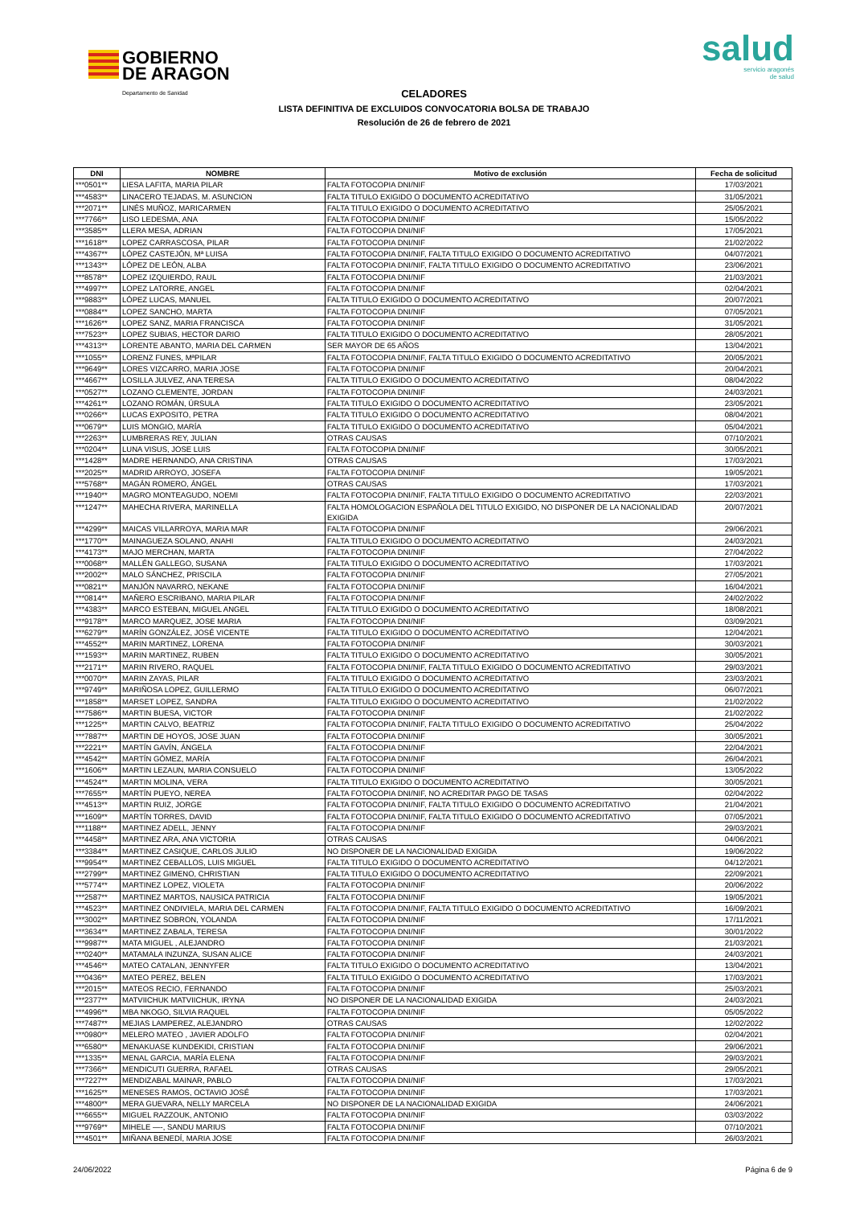GOBIERNO
DE ARAGON Departamento de Sanidad
salud
servicio aragonés
de salud
CELADORES
LISTA DEFINITIVA DE EXCLUIDOS CONVOCATORIA BOLSA DE TRABAJO
Resolución de 26 de febrero de 2021
| DNI | NOMBRE | Motivo de exclusión | Fecha de solicitud |
| --- | --- | --- | --- |
| ***0501** | LIESA LAFITA, MARIA PILAR | FALTA FOTOCOPIA DNI/NIF | 17/03/2021 |
| ***4583** | LINACERO TEJADAS, M. ASUNCION | FALTA TITULO EXIGIDO O DOCUMENTO ACREDITATIVO | 31/05/2021 |
| ***2071** | LINÉS MUÑOZ, MARICARMEN | FALTA TITULO EXIGIDO O DOCUMENTO ACREDITATIVO | 25/05/2021 |
| ***7766** | LISO LEDESMA, ANA | FALTA FOTOCOPIA DNI/NIF | 15/05/2022 |
| ***3585** | LLERA MESA, ADRIAN | FALTA FOTOCOPIA DNI/NIF | 17/05/2021 |
| ***1618** | LOPEZ CARRASCOSA, PILAR | FALTA FOTOCOPIA DNI/NIF | 21/02/2022 |
| ***4367** | LÓPEZ CASTEJÓN, Mª LUISA | FALTA FOTOCOPIA DNI/NIF, FALTA TITULO EXIGIDO O DOCUMENTO ACREDITATIVO | 04/07/2021 |
| ***1343** | LÓPEZ DE LEÓN, ALBA | FALTA FOTOCOPIA DNI/NIF, FALTA TITULO EXIGIDO O DOCUMENTO ACREDITATIVO | 23/06/2021 |
| ***8578** | LOPEZ IZQUIERDO, RAUL | FALTA FOTOCOPIA DNI/NIF | 21/03/2021 |
| ***4997** | LOPEZ LATORRE, ANGEL | FALTA FOTOCOPIA DNI/NIF | 02/04/2021 |
| ***9883** | LÓPEZ LUCAS, MANUEL | FALTA TITULO EXIGIDO O DOCUMENTO ACREDITATIVO | 20/07/2021 |
| ***0884** | LOPEZ SANCHO, MARTA | FALTA FOTOCOPIA DNI/NIF | 07/05/2021 |
| ***1626** | LOPEZ SANZ, MARIA FRANCISCA | FALTA FOTOCOPIA DNI/NIF | 31/05/2021 |
| ***7523** | LOPEZ SUBIAS, HECTOR DARIO | FALTA TITULO EXIGIDO O DOCUMENTO ACREDITATIVO | 28/05/2021 |
| ***4313** | LORENTE ABANTO, MARIA DEL CARMEN | SER MAYOR DE 65 AÑOS | 13/04/2021 |
| ***1055** | LORENZ FUNES, MªPILAR | FALTA FOTOCOPIA DNI/NIF, FALTA TITULO EXIGIDO O DOCUMENTO ACREDITATIVO | 20/05/2021 |
| ***9649** | LORES VIZCARRO, MARIA JOSE | FALTA FOTOCOPIA DNI/NIF | 20/04/2021 |
| ***4667** | LOSILLA JULVEZ, ANA TERESA | FALTA TITULO EXIGIDO O DOCUMENTO ACREDITATIVO | 08/04/2022 |
| ***0527** | LOZANO CLEMENTE, JORDAN | FALTA FOTOCOPIA DNI/NIF | 24/03/2021 |
| ***4261** | LOZANO ROMÁN, ÚRSULA | FALTA TITULO EXIGIDO O DOCUMENTO ACREDITATIVO | 23/05/2021 |
| ***0266** | LUCAS EXPOSITO, PETRA | FALTA TITULO EXIGIDO O DOCUMENTO ACREDITATIVO | 08/04/2021 |
| ***0679** | LUIS MONGIO, MARÍA | FALTA TITULO EXIGIDO O DOCUMENTO ACREDITATIVO | 05/04/2021 |
| ***2263** | LUMBRERAS REY, JULIAN | OTRAS CAUSAS | 07/10/2021 |
| ***0204** | LUNA VISUS, JOSE LUIS | FALTA FOTOCOPIA DNI/NIF | 30/05/2021 |
| ***1428** | MADRE HERNANDO, ANA CRISTINA | OTRAS CAUSAS | 17/03/2021 |
| ***2025** | MADRID ARROYO, JOSEFA | FALTA FOTOCOPIA DNI/NIF | 19/05/2021 |
| ***5768** | MAGÁN ROMERO, ÁNGEL | OTRAS CAUSAS | 17/03/2021 |
| ***1940** | MAGRO MONTEAGUDO, NOEMI | FALTA FOTOCOPIA DNI/NIF, FALTA TITULO EXIGIDO O DOCUMENTO ACREDITATIVO | 22/03/2021 |
| ***1247** | MAHECHA RIVERA, MARINELLA | FALTA HOMOLOGACION ESPAÑOLA DEL TITULO EXIGIDO, NO DISPONER DE LA NACIONALIDAD EXIGIDA | 20/07/2021 |
| ***4299** | MAICAS VILLARROYA, MARIA MAR | FALTA FOTOCOPIA DNI/NIF | 29/06/2021 |
| ***1770** | MAINAGUEZA SOLANO, ANAHI | FALTA TITULO EXIGIDO O DOCUMENTO ACREDITATIVO | 24/03/2021 |
| ***4173** | MAJO MERCHAN, MARTA | FALTA FOTOCOPIA DNI/NIF | 27/04/2022 |
| ***0068** | MALLÉN GALLEGO, SUSANA | FALTA TITULO EXIGIDO O DOCUMENTO ACREDITATIVO | 17/03/2021 |
| ***2002** | MALO SÁNCHEZ, PRISCILA | FALTA FOTOCOPIA DNI/NIF | 27/05/2021 |
| ***0821** | MANJÓN NAVARRO, NEKANE | FALTA FOTOCOPIA DNI/NIF | 16/04/2021 |
| ***0814** | MAÑERO ESCRIBANO, MARIA PILAR | FALTA FOTOCOPIA DNI/NIF | 24/02/2022 |
| ***4383** | MARCO ESTEBAN, MIGUEL ANGEL | FALTA TITULO EXIGIDO O DOCUMENTO ACREDITATIVO | 18/08/2021 |
| ***9178** | MARCO MARQUEZ, JOSE MARIA | FALTA FOTOCOPIA DNI/NIF | 03/09/2021 |
| ***6279** | MARÍN GONZÁLEZ, JOSÉ VICENTE | FALTA TITULO EXIGIDO O DOCUMENTO ACREDITATIVO | 12/04/2021 |
| ***4552** | MARIN MARTINEZ, LORENA | FALTA FOTOCOPIA DNI/NIF | 30/03/2021 |
| ***1593** | MARIN MARTINEZ, RUBEN | FALTA TITULO EXIGIDO O DOCUMENTO ACREDITATIVO | 30/05/2021 |
| ***2171** | MARIN RIVERO, RAQUEL | FALTA FOTOCOPIA DNI/NIF, FALTA TITULO EXIGIDO O DOCUMENTO ACREDITATIVO | 29/03/2021 |
| ***0070** | MARIN ZAYAS, PILAR | FALTA TITULO EXIGIDO O DOCUMENTO ACREDITATIVO | 23/03/2021 |
| ***9749** | MARIÑOSA LOPEZ, GUILLERMO | FALTA TITULO EXIGIDO O DOCUMENTO ACREDITATIVO | 06/07/2021 |
| ***1858** | MARSET LOPEZ, SANDRA | FALTA TITULO EXIGIDO O DOCUMENTO ACREDITATIVO | 21/02/2022 |
| ***7586** | MARTIN BUESA, VICTOR | FALTA FOTOCOPIA DNI/NIF | 21/02/2022 |
| ***1225** | MARTIN CALVO, BEATRIZ | FALTA FOTOCOPIA DNI/NIF, FALTA TITULO EXIGIDO O DOCUMENTO ACREDITATIVO | 25/04/2022 |
| ***7887** | MARTIN DE HOYOS, JOSE JUAN | FALTA FOTOCOPIA DNI/NIF | 30/05/2021 |
| ***2221** | MARTÍN GAVÍN, ÁNGELA | FALTA FOTOCOPIA DNI/NIF | 22/04/2021 |
| ***4542** | MARTÍN GÓMEZ, MARÍA | FALTA FOTOCOPIA DNI/NIF | 26/04/2021 |
| ***1606** | MARTIN LEZAUN, MARIA CONSUELO | FALTA FOTOCOPIA DNI/NIF | 13/05/2022 |
| ***4524** | MARTIN MOLINA, VERA | FALTA TITULO EXIGIDO O DOCUMENTO ACREDITATIVO | 30/05/2021 |
| ***7655** | MARTÍN PUEYO, NEREA | FALTA FOTOCOPIA DNI/NIF, NO ACREDITAR PAGO DE TASAS | 02/04/2022 |
| ***4513** | MARTIN RUIZ, JORGE | FALTA FOTOCOPIA DNI/NIF, FALTA TITULO EXIGIDO O DOCUMENTO ACREDITATIVO | 21/04/2021 |
| ***1609** | MARTÍN TORRES, DAVID | FALTA FOTOCOPIA DNI/NIF, FALTA TITULO EXIGIDO O DOCUMENTO ACREDITATIVO | 07/05/2021 |
| ***1188** | MARTINEZ ADELL, JENNY | FALTA FOTOCOPIA DNI/NIF | 29/03/2021 |
| ***4458** | MARTINEZ ARA, ANA VICTORIA | OTRAS CAUSAS | 04/06/2021 |
| ***3384** | MARTINEZ CASIQUE, CARLOS JULIO | NO DISPONER DE LA NACIONALIDAD EXIGIDA | 19/06/2022 |
| ***9954** | MARTINEZ CEBALLOS, LUIS MIGUEL | FALTA TITULO EXIGIDO O DOCUMENTO ACREDITATIVO | 04/12/2021 |
| ***2799** | MARTINEZ GIMENO, CHRISTIAN | FALTA TITULO EXIGIDO O DOCUMENTO ACREDITATIVO | 22/09/2021 |
| ***5774** | MARTINEZ LOPEZ, VIOLETA | FALTA FOTOCOPIA DNI/NIF | 20/06/2022 |
| ***2587** | MARTINEZ MARTOS, NAUSICA PATRICIA | FALTA FOTOCOPIA DNI/NIF | 19/05/2021 |
| ***4523** | MARTINEZ ONDIVIELA, MARIA DEL CARMEN | FALTA FOTOCOPIA DNI/NIF, FALTA TITULO EXIGIDO O DOCUMENTO ACREDITATIVO | 16/09/2021 |
| ***3002** | MARTINEZ SOBRON, YOLANDA | FALTA FOTOCOPIA DNI/NIF | 17/11/2021 |
| ***3634** | MARTINEZ ZABALA, TERESA | FALTA FOTOCOPIA DNI/NIF | 30/01/2022 |
| ***9987** | MATA MIGUEL , ALEJANDRO | FALTA FOTOCOPIA DNI/NIF | 21/03/2021 |
| ***0240** | MATAMALA INZUNZA, SUSAN ALICE | FALTA FOTOCOPIA DNI/NIF | 24/03/2021 |
| ***4546** | MATEO CATALAN, JENNYFER | FALTA TITULO EXIGIDO O DOCUMENTO ACREDITATIVO | 13/04/2021 |
| ***0436** | MATEO PEREZ, BELEN | FALTA TITULO EXIGIDO O DOCUMENTO ACREDITATIVO | 17/03/2021 |
| ***2015** | MATEOS RECIO, FERNANDO | FALTA FOTOCOPIA DNI/NIF | 25/03/2021 |
| ***2377** | MATVIICHUK MATVIICHUK, IRYNA | NO DISPONER DE LA NACIONALIDAD EXIGIDA | 24/03/2021 |
| ***4996** | MBA NKOGO, SILVIA RAQUEL | FALTA FOTOCOPIA DNI/NIF | 05/05/2022 |
| ***7487** | MEJIAS LAMPEREZ, ALEJANDRO | OTRAS CAUSAS | 12/02/2022 |
| ***0980** | MELERO MATEO , JAVIER ADOLFO | FALTA FOTOCOPIA DNI/NIF | 02/04/2021 |
| ***6580** | MENAKUASE KUNDEKIDI, CRISTIAN | FALTA FOTOCOPIA DNI/NIF | 29/06/2021 |
| ***1335** | MENAL GARCIA, MARÍA ELENA | FALTA FOTOCOPIA DNI/NIF | 29/03/2021 |
| ***7366** | MENDICUTI GUERRA, RAFAEL | OTRAS CAUSAS | 29/05/2021 |
| ***7227** | MENDIZABAL MAINAR, PABLO | FALTA FOTOCOPIA DNI/NIF | 17/03/2021 |
| ***1625** | MENESES RAMOS, OCTAVIO JOSÉ | FALTA FOTOCOPIA DNI/NIF | 17/03/2021 |
| ***4800** | MERA GUEVARA, NELLY MARCELA | NO DISPONER DE LA NACIONALIDAD EXIGIDA | 24/06/2021 |
| ***6655** | MIGUEL RAZZOUK, ANTONIO | FALTA FOTOCOPIA DNI/NIF | 03/03/2022 |
| ***9769** | MIHELE —-, SANDU MARIUS | FALTA FOTOCOPIA DNI/NIF | 07/10/2021 |
| ***4501** | MIÑANA BENEDÍ, MARIA JOSE | FALTA FOTOCOPIA DNI/NIF | 26/03/2021 |
24/06/2022 Página 6 de 9